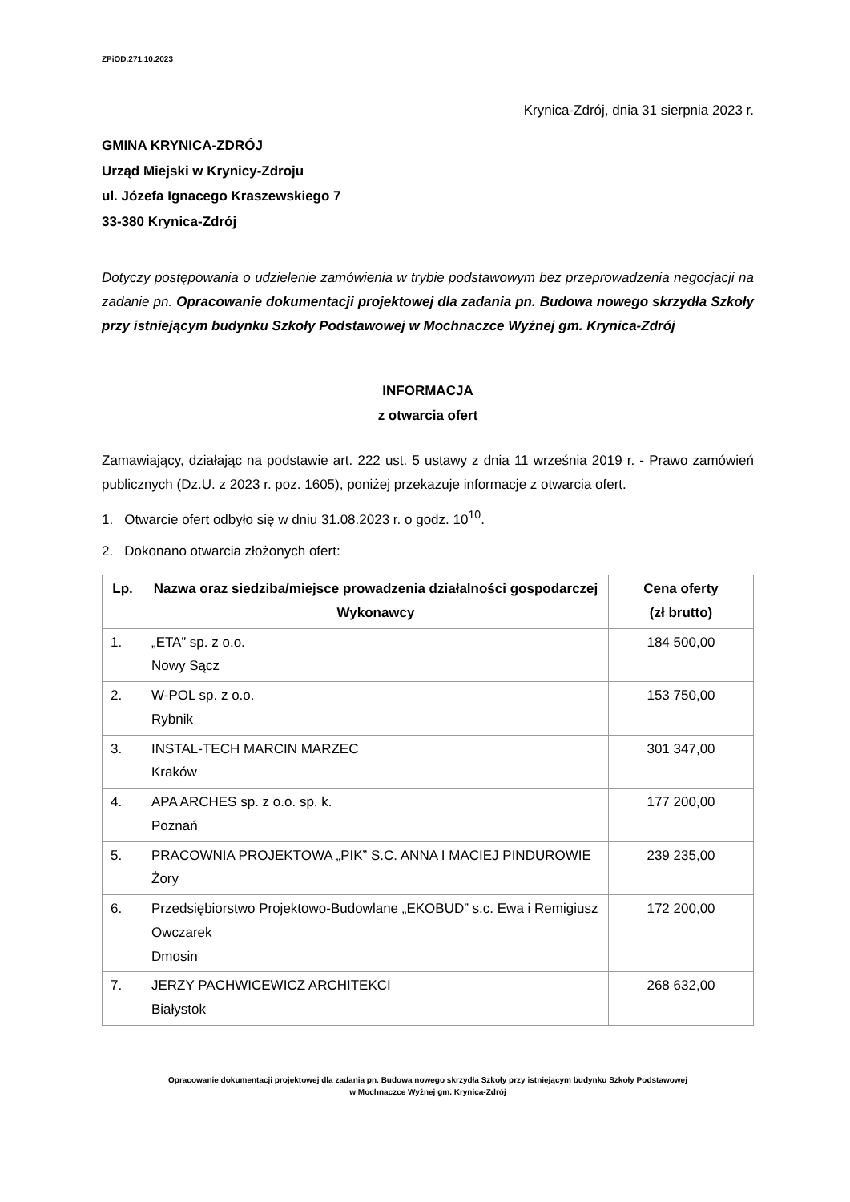ZPiOD.271.10.2023
Krynica-Zdrój, dnia 31 sierpnia 2023 r.
GMINA KRYNICA-ZDRÓJ
Urząd Miejski w Krynicy-Zdroju
ul. Józefa Ignacego Kraszewskiego 7
33-380 Krynica-Zdrój
Dotyczy postępowania o udzielenie zamówienia w trybie podstawowym bez przeprowadzenia negocjacji na zadanie pn. Opracowanie dokumentacji projektowej dla zadania pn. Budowa nowego skrzydła Szkoły przy istniejącym budynku Szkoły Podstawowej w Mochnaczce Wyżnej gm. Krynica-Zdrój
INFORMACJA
z otwarcia ofert
Zamawiający, działając na podstawie art. 222 ust. 5 ustawy z dnia 11 września 2019 r. - Prawo zamówień publicznych (Dz.U. z 2023 r. poz. 1605), poniżej przekazuje informacje z otwarcia ofert.
1. Otwarcie ofert odbyło się w dniu 31.08.2023 r. o godz. 10<sup>10</sup>.
2. Dokonano otwarcia złożonych ofert:
| Lp. | Nazwa oraz siedziba/miejsce prowadzenia działalności gospodarczej Wykonawcy | Cena oferty (zł brutto) |
| --- | --- | --- |
| 1. | „ETA” sp. z o.o. Nowy Sącz | 184 500,00 |
| 2. | W-POL sp. z o.o. Rybnik | 153 750,00 |
| 3. | INSTAL-TECH MARCIN MARZEC Kraków | 301 347,00 |
| 4. | APA ARCHES sp. z o.o. sp. k. Poznań | 177 200,00 |
| 5. | PRACOWNIA PROJEKTOWA „PIK” S.C. ANNA I MACIEJ PINDUROWIE Żory | 239 235,00 |
| 6. | Przedsiębiorstwo Projektowo-Budowlane „EKOBUD” s.c. Ewa i Remigiusz Owczarek Dmosin | 172 200,00 |
| 7. | JERZY PACHWICEWICZ ARCHITEKCI Białystok | 268 632,00 |
Opracowanie dokumentacji projektowej dla zadania pn. Budowa nowego skrzydła Szkoły przy istniejącym budynku Szkoły Podstawowej
w Mochnaczce Wyżnej gm. Krynica-Zdrój